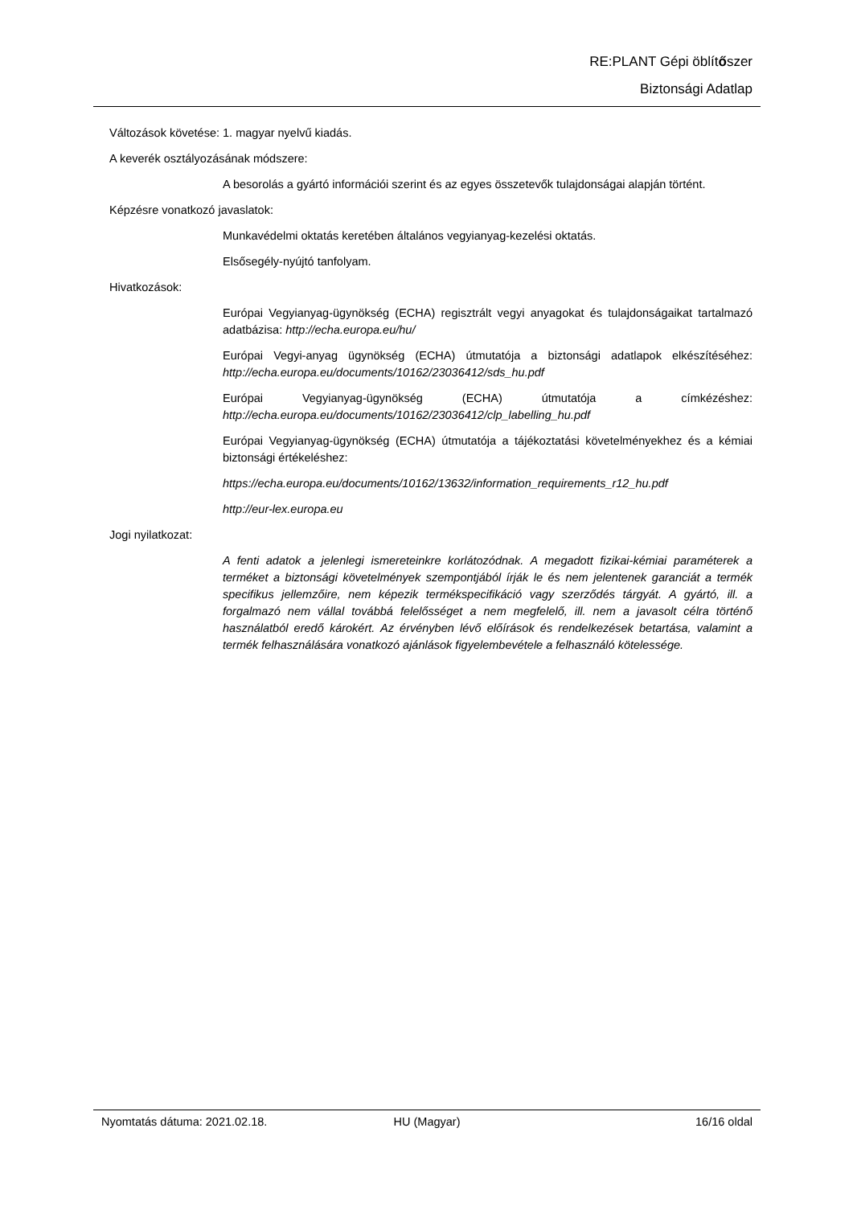RE:PLANT Gépi öblítőszer
Biztonsági Adatlap
Változások követése: 1. magyar nyelvű kiadás.
A keverék osztályozásának módszere:
A besorolás a gyártó információi szerint és az egyes összetevők tulajdonságai alapján történt.
Képzésre vonatkozó javaslatok:
Munkavédelmi oktatás keretében általános vegyianyag-kezelési oktatás.
Elsősegély-nyújtó tanfolyam.
Hivatkozások:
Európai Vegyianyag-ügynökség (ECHA) regisztrált vegyi anyagokat és tulajdonságaikat tartalmazó adatbázisa: http://echa.europa.eu/hu/
Európai Vegyi-anyag ügynökség (ECHA) útmutatója a biztonsági adatlapok elkészítéséhez: http://echa.europa.eu/documents/10162/23036412/sds_hu.pdf
Európai Vegyianyag-ügynökség (ECHA) útmutatója a címkézéshez: http://echa.europa.eu/documents/10162/23036412/clp_labelling_hu.pdf
Európai Vegyianyag-ügynökség (ECHA) útmutatója a tájékoztatási követelményekhez és a kémiai biztonsági értékeléshez:
https://echa.europa.eu/documents/10162/13632/information_requirements_r12_hu.pdf
http://eur-lex.europa.eu
Jogi nyilatkozat:
A fenti adatok a jelenlegi ismereteinkre korlátozódnak. A megadott fizikai-kémiai paraméterek a terméket a biztonsági követelmények szempontjából írják le és nem jelentenek garanciát a termék specifikus jellemzőire, nem képezik termékspecifikáció vagy szerződés tárgyát. A gyártó, ill. a forgalmazó nem vállal továbbá felelősséget a nem megfelelő, ill. nem a javasolt célra történő használatból eredő károkért. Az érvényben lévő előírások és rendelkezések betartása, valamint a termék felhasználására vonatkozó ajánlások figyelembevétele a felhasználó kötelessége.
Nyomtatás dátuma: 2021.02.18. HU (Magyar) 16/16 oldal